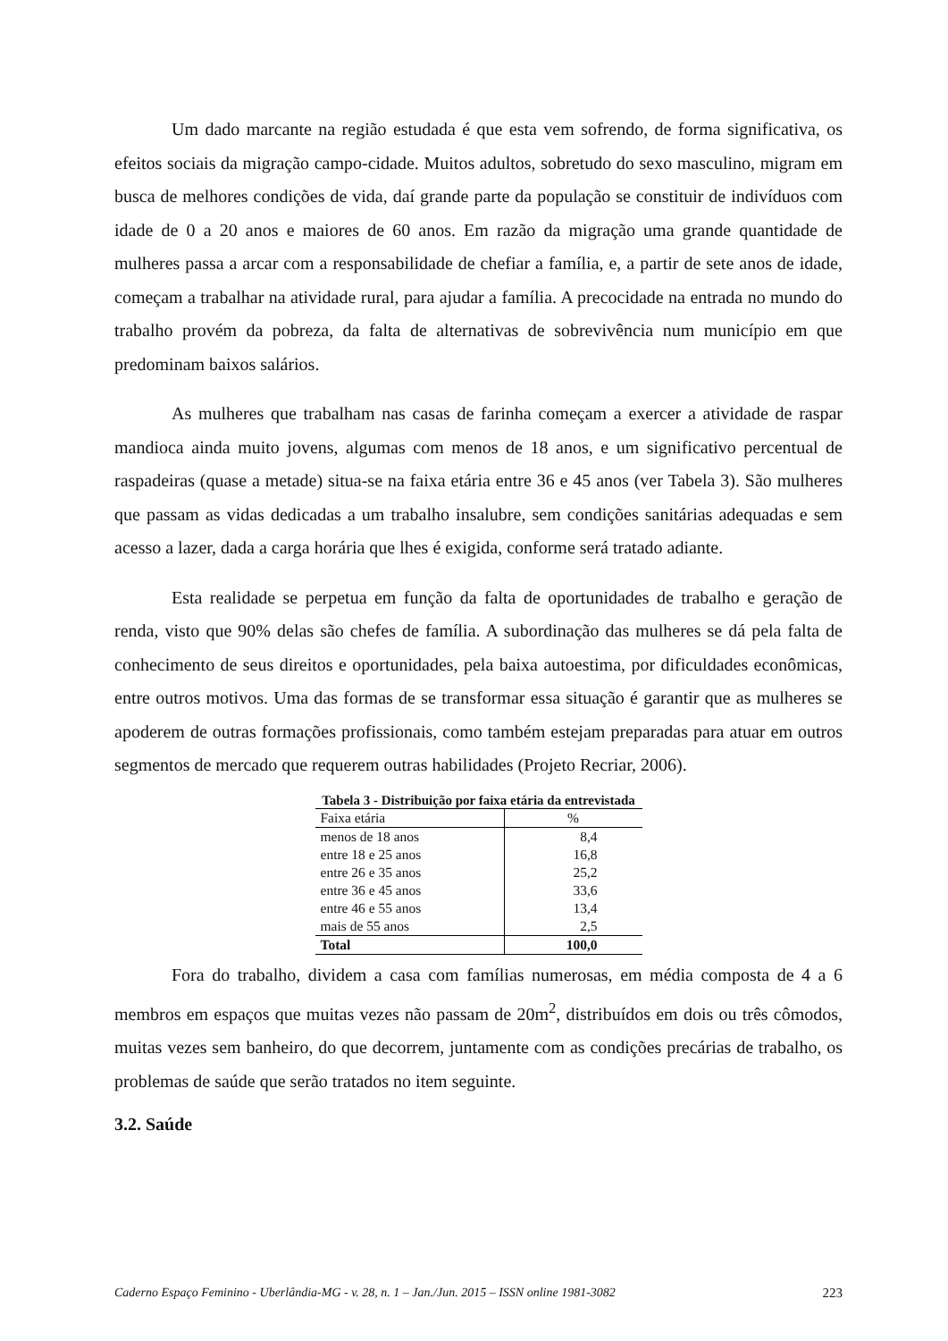Um dado marcante na região estudada é que esta vem sofrendo, de forma significativa, os efeitos sociais da migração campo-cidade. Muitos adultos, sobretudo do sexo masculino, migram em busca de melhores condições de vida, daí grande parte da população se constituir de indivíduos com idade de 0 a 20 anos e maiores de 60 anos. Em razão da migração uma grande quantidade de mulheres passa a arcar com a responsabilidade de chefiar a família, e, a partir de sete anos de idade, começam a trabalhar na atividade rural, para ajudar a família. A precocidade na entrada no mundo do trabalho provém da pobreza, da falta de alternativas de sobrevivência num município em que predominam baixos salários.
As mulheres que trabalham nas casas de farinha começam a exercer a atividade de raspar mandioca ainda muito jovens, algumas com menos de 18 anos, e um significativo percentual de raspadeiras (quase a metade) situa-se na faixa etária entre 36 e 45 anos (ver Tabela 3). São mulheres que passam as vidas dedicadas a um trabalho insalubre, sem condições sanitárias adequadas e sem acesso a lazer, dada a carga horária que lhes é exigida, conforme será tratado adiante.
Esta realidade se perpetua em função da falta de oportunidades de trabalho e geração de renda, visto que 90% delas são chefes de família. A subordinação das mulheres se dá pela falta de conhecimento de seus direitos e oportunidades, pela baixa autoestima, por dificuldades econômicas, entre outros motivos. Uma das formas de se transformar essa situação é garantir que as mulheres se apoderem de outras formações profissionais, como também estejam preparadas para atuar em outros segmentos de mercado que requerem outras habilidades (Projeto Recriar, 2006).
Tabela 3 - Distribuição por faixa etária da entrevistada
| Faixa etária | % |
| --- | --- |
| menos de 18 anos | 8,4 |
| entre 18 e 25 anos | 16,8 |
| entre 26 e 35 anos | 25,2 |
| entre 36 e 45 anos | 33,6 |
| entre 46 e 55 anos | 13,4 |
| mais de 55 anos | 2,5 |
| Total | 100,0 |
Fora do trabalho, dividem a casa com famílias numerosas, em média composta de 4 a 6 membros em espaços que muitas vezes não passam de 20m<sup>2</sup>, distribuídos em dois ou três cômodos, muitas vezes sem banheiro, do que decorrem, juntamente com as condições precárias de trabalho, os problemas de saúde que serão tratados no item seguinte.
3.2. Saúde
Caderno Espaço Feminino - Uberlândia-MG - v. 28, n. 1 – Jan./Jun. 2015 – ISSN online 1981-3082 223